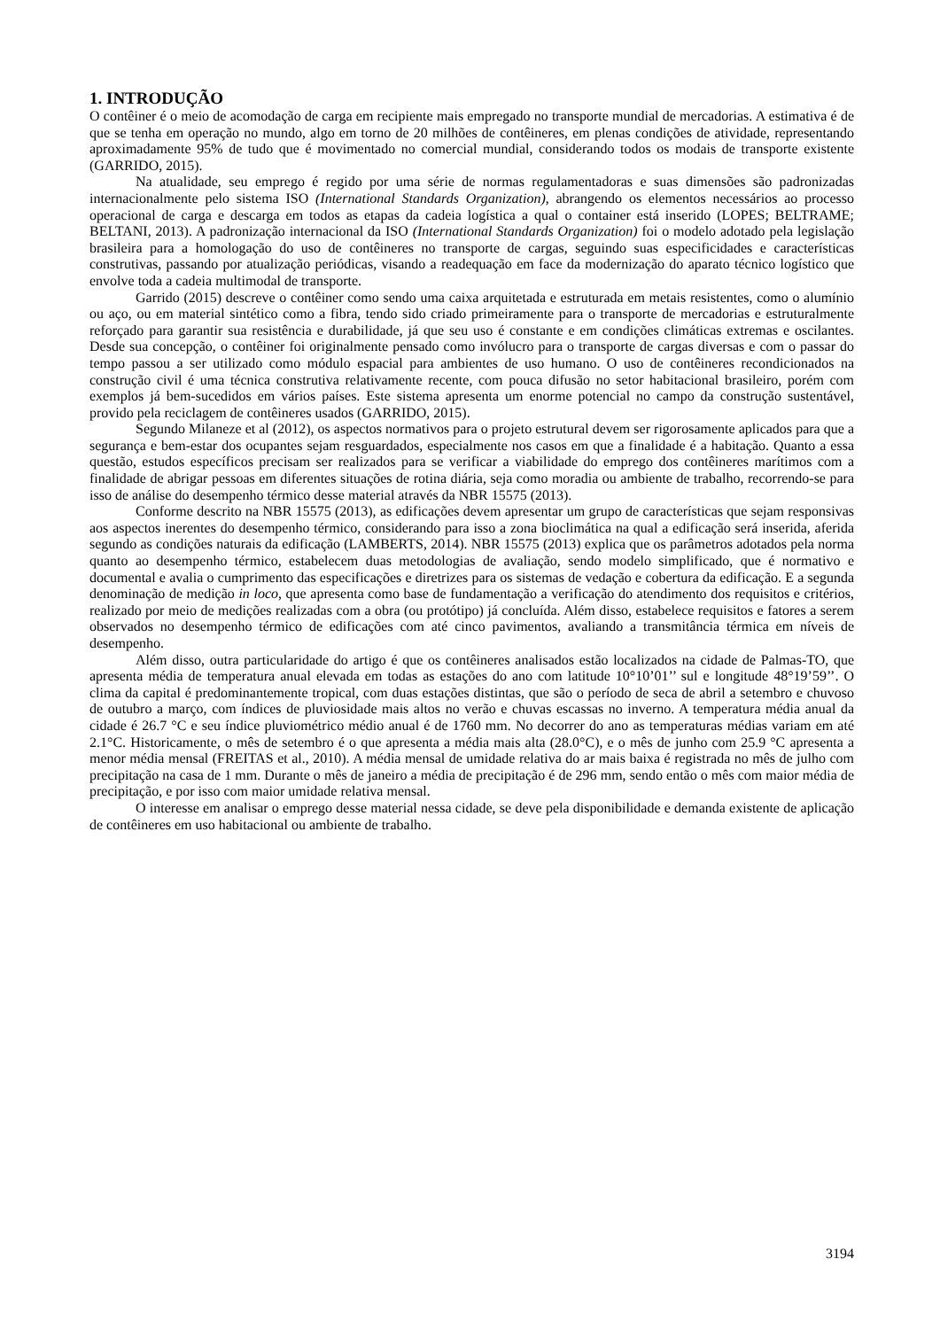1. INTRODUÇÃO
O contêiner é o meio de acomodação de carga em recipiente mais empregado no transporte mundial de mercadorias. A estimativa é de que se tenha em operação no mundo, algo em torno de 20 milhões de contêineres, em plenas condições de atividade, representando aproximadamente 95% de tudo que é movimentado no comercial mundial, considerando todos os modais de transporte existente (GARRIDO, 2015).
Na atualidade, seu emprego é regido por uma série de normas regulamentadoras e suas dimensões são padronizadas internacionalmente pelo sistema ISO (International Standards Organization), abrangendo os elementos necessários ao processo operacional de carga e descarga em todos as etapas da cadeia logística a qual o container está inserido (LOPES; BELTRAME; BELTANI, 2013). A padronização internacional da ISO (International Standards Organization) foi o modelo adotado pela legislação brasileira para a homologação do uso de contêineres no transporte de cargas, seguindo suas especificidades e características construtivas, passando por atualização periódicas, visando a readequação em face da modernização do aparato técnico logístico que envolve toda a cadeia multimodal de transporte.
Garrido (2015) descreve o contêiner como sendo uma caixa arquitetada e estruturada em metais resistentes, como o alumínio ou aço, ou em material sintético como a fibra, tendo sido criado primeiramente para o transporte de mercadorias e estruturalmente reforçado para garantir sua resistência e durabilidade, já que seu uso é constante e em condições climáticas extremas e oscilantes. Desde sua concepção, o contêiner foi originalmente pensado como invólucro para o transporte de cargas diversas e com o passar do tempo passou a ser utilizado como módulo espacial para ambientes de uso humano. O uso de contêineres recondicionados na construção civil é uma técnica construtiva relativamente recente, com pouca difusão no setor habitacional brasileiro, porém com exemplos já bem-sucedidos em vários países. Este sistema apresenta um enorme potencial no campo da construção sustentável, provido pela reciclagem de contêineres usados (GARRIDO, 2015).
Segundo Milaneze et al (2012), os aspectos normativos para o projeto estrutural devem ser rigorosamente aplicados para que a segurança e bem-estar dos ocupantes sejam resguardados, especialmente nos casos em que a finalidade é a habitação. Quanto a essa questão, estudos específicos precisam ser realizados para se verificar a viabilidade do emprego dos contêineres marítimos com a finalidade de abrigar pessoas em diferentes situações de rotina diária, seja como moradia ou ambiente de trabalho, recorrendo-se para isso de análise do desempenho térmico desse material através da NBR 15575 (2013).
Conforme descrito na NBR 15575 (2013), as edificações devem apresentar um grupo de características que sejam responsivas aos aspectos inerentes do desempenho térmico, considerando para isso a zona bioclimática na qual a edificação será inserida, aferida segundo as condições naturais da edificação (LAMBERTS, 2014). NBR 15575 (2013) explica que os parâmetros adotados pela norma quanto ao desempenho térmico, estabelecem duas metodologias de avaliação, sendo modelo simplificado, que é normativo e documental e avalia o cumprimento das especificações e diretrizes para os sistemas de vedação e cobertura da edificação. E a segunda denominação de medição in loco, que apresenta como base de fundamentação a verificação do atendimento dos requisitos e critérios, realizado por meio de medições realizadas com a obra (ou protótipo) já concluída. Além disso, estabelece requisitos e fatores a serem observados no desempenho térmico de edificações com até cinco pavimentos, avaliando a transmitância térmica em níveis de desempenho.
Além disso, outra particularidade do artigo é que os contêineres analisados estão localizados na cidade de Palmas-TO, que apresenta média de temperatura anual elevada em todas as estações do ano com latitude 10°10’01’’ sul e longitude 48°19’59’’. O clima da capital é predominantemente tropical, com duas estações distintas, que são o período de seca de abril a setembro e chuvoso de outubro a março, com índices de pluviosidade mais altos no verão e chuvas escassas no inverno. A temperatura média anual da cidade é 26.7 °C e seu índice pluviométrico médio anual é de 1760 mm. No decorrer do ano as temperaturas médias variam em até 2.1°C. Historicamente, o mês de setembro é o que apresenta a média mais alta (28.0°C), e o mês de junho com 25.9 °C apresenta a menor média mensal (FREITAS et al., 2010). A média mensal de umidade relativa do ar mais baixa é registrada no mês de julho com precipitação na casa de 1 mm. Durante o mês de janeiro a média de precipitação é de 296 mm, sendo então o mês com maior média de precipitação, e por isso com maior umidade relativa mensal.
O interesse em analisar o emprego desse material nessa cidade, se deve pela disponibilidade e demanda existente de aplicação de contêineres em uso habitacional ou ambiente de trabalho.
3194